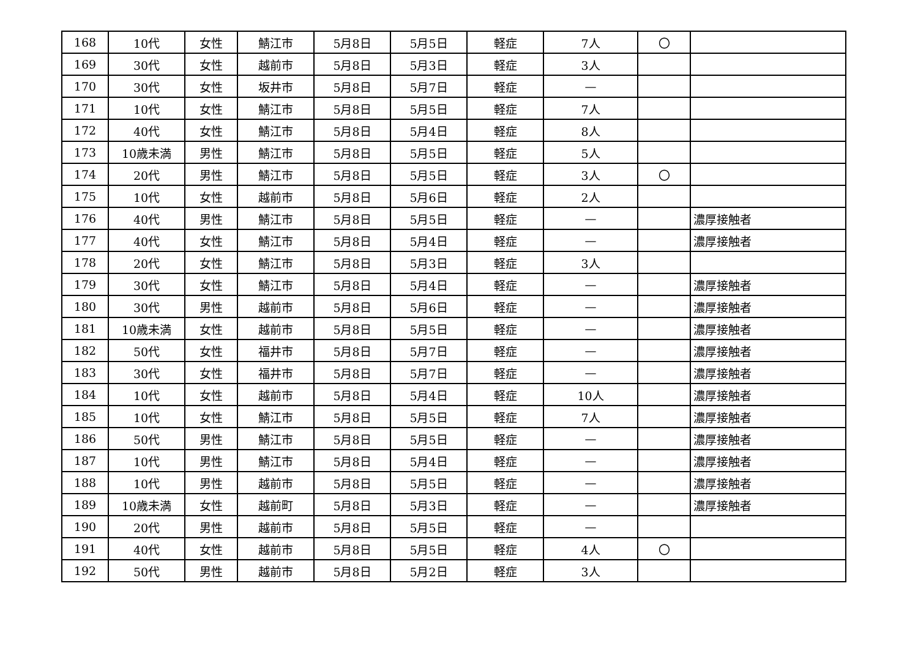| 168 | 10代 | 女性 | 鯖江市 | 5月8日 | 5月5日 | 軽症 | 7人 | 〇 | |
| 169 | 30代 | 女性 | 越前市 | 5月8日 | 5月3日 | 軽症 | 3人 | | |
| 170 | 30代 | 女性 | 坂井市 | 5月8日 | 5月7日 | 軽症 | — | | |
| 171 | 10代 | 女性 | 鯖江市 | 5月8日 | 5月5日 | 軽症 | 7人 | | |
| 172 | 40代 | 女性 | 鯖江市 | 5月8日 | 5月4日 | 軽症 | 8人 | | |
| 173 | 10歳未満 | 男性 | 鯖江市 | 5月8日 | 5月5日 | 軽症 | 5人 | | |
| 174 | 20代 | 男性 | 鯖江市 | 5月8日 | 5月5日 | 軽症 | 3人 | 〇 | |
| 175 | 10代 | 女性 | 越前市 | 5月8日 | 5月6日 | 軽症 | 2人 | | |
| 176 | 40代 | 男性 | 鯖江市 | 5月8日 | 5月5日 | 軽症 | — | | 濃厚接触者 |
| 177 | 40代 | 女性 | 鯖江市 | 5月8日 | 5月4日 | 軽症 | — | | 濃厚接触者 |
| 178 | 20代 | 女性 | 鯖江市 | 5月8日 | 5月3日 | 軽症 | 3人 | | |
| 179 | 30代 | 女性 | 鯖江市 | 5月8日 | 5月4日 | 軽症 | — | | 濃厚接触者 |
| 180 | 30代 | 男性 | 越前市 | 5月8日 | 5月6日 | 軽症 | — | | 濃厚接触者 |
| 181 | 10歳未満 | 女性 | 越前市 | 5月8日 | 5月5日 | 軽症 | — | | 濃厚接触者 |
| 182 | 50代 | 女性 | 福井市 | 5月8日 | 5月7日 | 軽症 | — | | 濃厚接触者 |
| 183 | 30代 | 女性 | 福井市 | 5月8日 | 5月7日 | 軽症 | — | | 濃厚接触者 |
| 184 | 10代 | 女性 | 越前市 | 5月8日 | 5月4日 | 軽症 | 10人 | | 濃厚接触者 |
| 185 | 10代 | 女性 | 鯖江市 | 5月8日 | 5月5日 | 軽症 | 7人 | | 濃厚接触者 |
| 186 | 50代 | 男性 | 鯖江市 | 5月8日 | 5月5日 | 軽症 | — | | 濃厚接触者 |
| 187 | 10代 | 男性 | 鯖江市 | 5月8日 | 5月4日 | 軽症 | — | | 濃厚接触者 |
| 188 | 10代 | 男性 | 越前市 | 5月8日 | 5月5日 | 軽症 | — | | 濃厚接触者 |
| 189 | 10歳未満 | 女性 | 越前町 | 5月8日 | 5月3日 | 軽症 | — | | 濃厚接触者 |
| 190 | 20代 | 男性 | 越前市 | 5月8日 | 5月5日 | 軽症 | — | | |
| 191 | 40代 | 女性 | 越前市 | 5月8日 | 5月5日 | 軽症 | 4人 | 〇 | |
| 192 | 50代 | 男性 | 越前市 | 5月8日 | 5月2日 | 軽症 | 3人 | | |